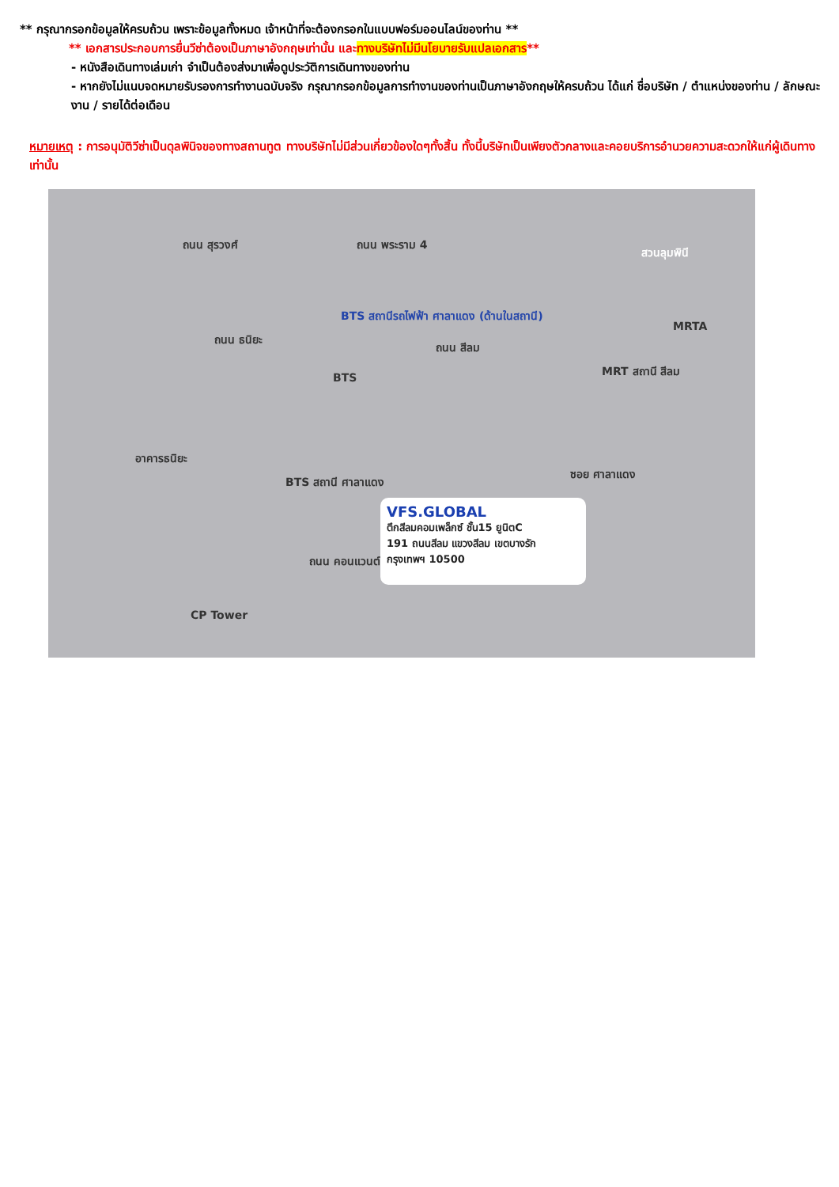** กรุณากรอกข้อมูลให้ครบถ้วน เพราะข้อมูลทั้งหมด เจ้าหน้าที่จะต้องกรอกในแบบฟอร์มออนไลน์ของท่าน **
** เอกสารประกอบการยื่นวีซ่าต้องเป็นภาษาอังกฤษเท่านั้น และทางบริษัทไม่มีนโยบายรับแปลเอกสาร**
- หนังสือเดินทางเล่มเก่า จำเป็นต้องส่งมาเพื่อดูประวัติการเดินทางของท่าน
- หากยังไม่แนบจดหมายรับรองการทำงานฉบับจริง กรุณากรอกข้อมูลการทำงานของท่านเป็นภาษาอังกฤษให้ครบถ้วน ได้แก่ ชื่อบริษัท / ตำแหน่งของท่าน / ลักษณะงาน / รายได้ต่อเดือน
หมายเหตุ : การอนุมัติวีซ่าเป็นดุลพินิจของทางสถานทูต ทางบริษัทไม่มีส่วนเกี่ยวข้องใดๆทั้งสิ้น ทั้งนี้บริษัทเป็นเพียงตัวกลางและคอยบริการอำนวยความสะดวกให้แก่ผู้เดินทางเท่านั้น
ถนน สุรวงศ์ ถนน พระราม 4
สวนลุมพินี
BTS สถานีรถไฟฟ้า ศาลาแดง (ด้านในสถานี)
MRTA
ถนน สีลม
MRT สถานี สีลม
ถนน ธนิยะ
BTS
อาคารธนิยะ
BTS สถานี ศาลาแดง
ซอย ศาลาแดง
VFS.GLOBAL
ตึกสีลมคอมเพล็กซ์ ชั้น15 ยูนิตC
191 ถนนสีลม แขวงสีลม เขตบางรัก
กรุงเทพฯ 10500
ถนน คอนแวนต์
CP Tower